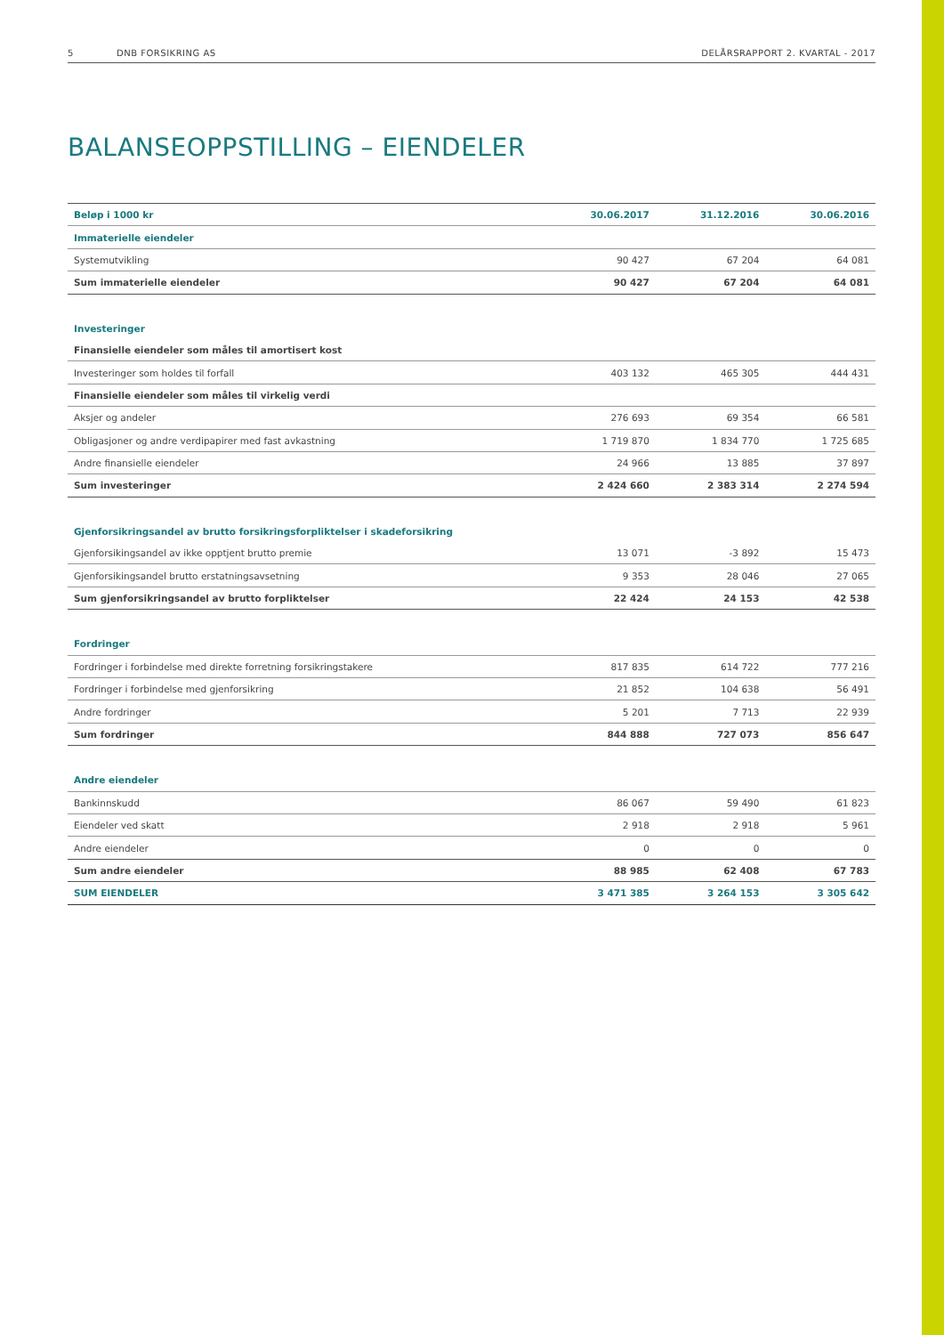5 DNB FORSIKRING AS DELÅRSRAPPORT 2. KVARTAL - 2017
BALANSEOPPSTILLING – EIENDELER
| Beløp i 1000 kr | 30.06.2017 | 31.12.2016 | 30.06.2016 |
| --- | --- | --- | --- |
| Immaterielle eiendeler | | | |
| Systemutvikling | 90 427 | 67 204 | 64 081 |
| Sum immaterielle eiendeler | 90 427 | 67 204 | 64 081 |
| Investeringer | | | |
| Finansielle eiendeler som måles til amortisert kost | | | |
| Investeringer som holdes til forfall | 403 132 | 465 305 | 444 431 |
| Finansielle eiendeler som måles til virkelig verdi | | | |
| Aksjer og andeler | 276 693 | 69 354 | 66 581 |
| Obligasjoner og andre verdipapirer med fast avkastning | 1 719 870 | 1 834 770 | 1 725 685 |
| Andre finansielle eiendeler | 24 966 | 13 885 | 37 897 |
| Sum investeringer | 2 424 660 | 2 383 314 | 2 274 594 |
| Gjenforsikringsandel av brutto forsikringsforpliktelser i skadeforsikring | | | |
| Gjenforsikingsandel av ikke opptjent brutto premie | 13 071 | -3 892 | 15 473 |
| Gjenforsikingsandel brutto erstatningsavsetning | 9 353 | 28 046 | 27 065 |
| Sum gjenforsikringsandel av brutto forpliktelser | 22 424 | 24 153 | 42 538 |
| Fordringer | | | |
| Fordringer i forbindelse med direkte forretning forsikringstakere | 817 835 | 614 722 | 777 216 |
| Fordringer i forbindelse med gjenforsikring | 21 852 | 104 638 | 56 491 |
| Andre fordringer | 5 201 | 7 713 | 22 939 |
| Sum fordringer | 844 888 | 727 073 | 856 647 |
| Andre eiendeler | | | |
| Bankinnskudd | 86 067 | 59 490 | 61 823 |
| Eiendeler ved skatt | 2 918 | 2 918 | 5 961 |
| Andre eiendeler | 0 | 0 | 0 |
| Sum andre eiendeler | 88 985 | 62 408 | 67 783 |
| SUM EIENDELER | 3 471 385 | 3 264 153 | 3 305 642 |